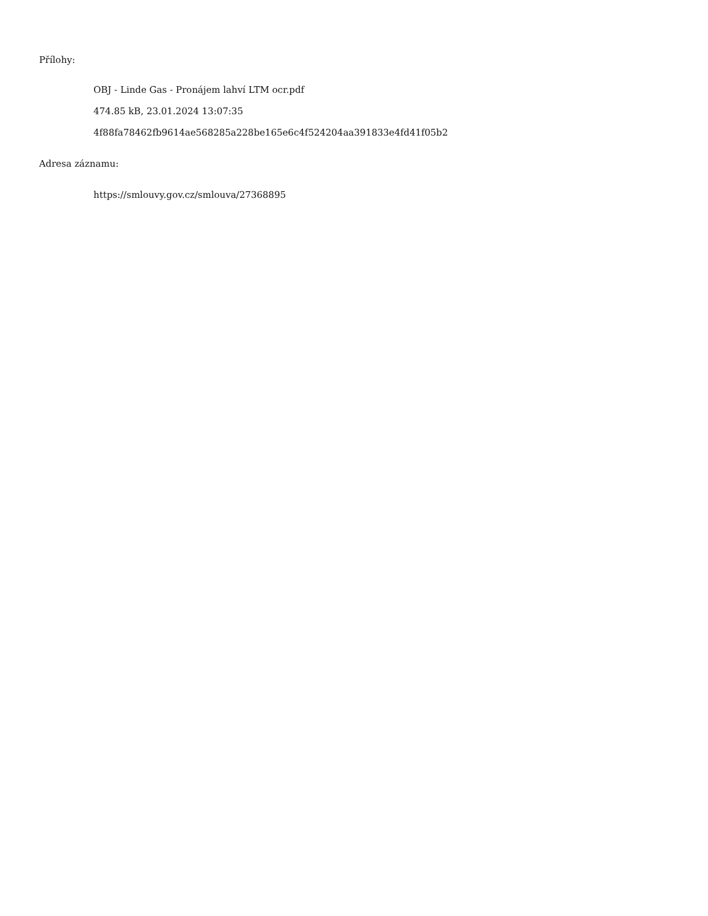Přílohy:
OBJ - Linde Gas - Pronájem lahví LTM ocr.pdf
474.85 kB, 23.01.2024 13:07:35
4f88fa78462fb9614ae568285a228be165e6c4f524204aa391833e4fd41f05b2
Adresa záznamu:
https://smlouvy.gov.cz/smlouva/27368895